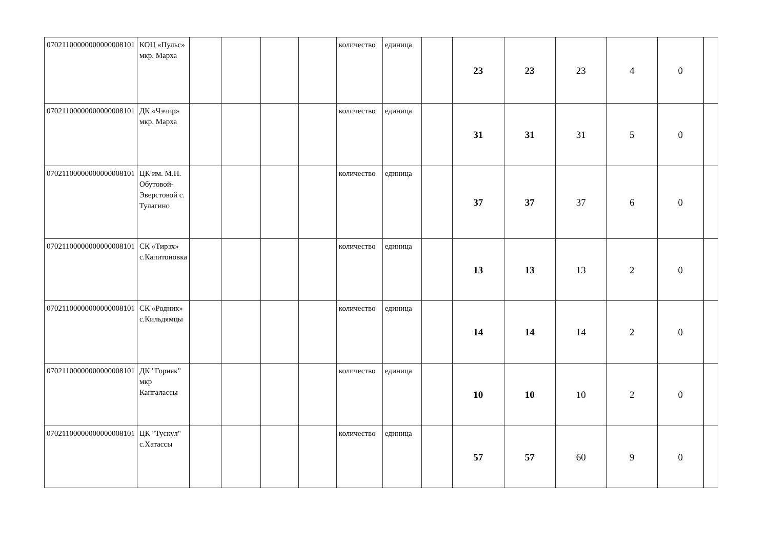| 07021100000000000008101 | КОЦ «Пульс» мкр. Марха | | | | | количество | единица | | 23 | 23 | 23 | 4 | 0 | |
| 07021100000000000008101 | ДК «Чэчир» мкр. Марха | | | | | количество | единица | | 31 | 31 | 31 | 5 | 0 | |
| 07021100000000000008101 | ЦК им. М.П. Обутовой-Эверстовой с. Тулагино | | | | | количество | единица | | 37 | 37 | 37 | 6 | 0 | |
| 07021100000000000008101 | СК «Тирэх» с.Капитоновка | | | | | количество | единица | | 13 | 13 | 13 | 2 | 0 | |
| 07021100000000000008101 | СК «Родник» с.Кильдямцы | | | | | количество | единица | | 14 | 14 | 14 | 2 | 0 | |
| 07021100000000000008101 | ДК "Горняк" мкр Кангалассы | | | | | количество | единица | | 10 | 10 | 10 | 2 | 0 | |
| 07021100000000000008101 | ЦК "Тускул" с.Хатассы | | | | | количество | единица | | 57 | 57 | 60 | 9 | 0 | |